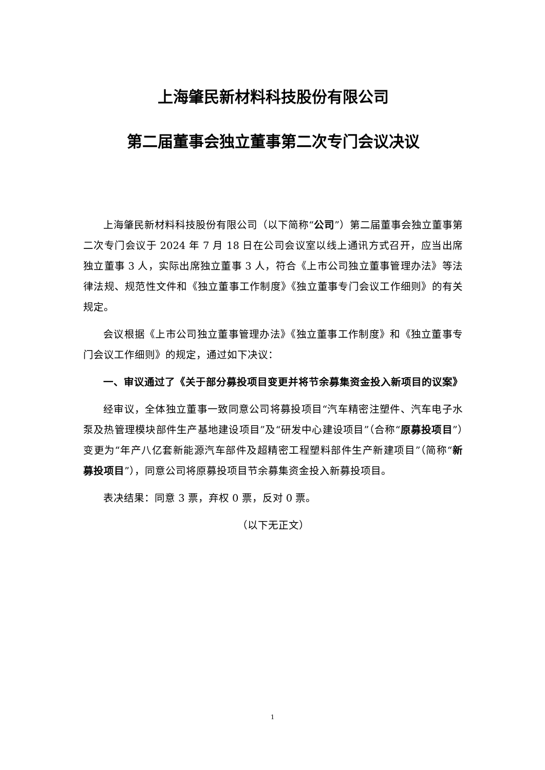上海肇民新材料科技股份有限公司
第二届董事会独立董事第二次专门会议决议
上海肇民新材料科技股份有限公司（以下简称“公司”）第二届董事会独立董事第二次专门会议于 2024 年 7 月 18 日在公司会议室以线上通讯方式召开，应当出席独立董事 3 人，实际出席独立董事 3 人，符合《上市公司独立董事管理办法》等法律法规、规范性文件和《独立董事工作制度》《独立董事专门会议工作细则》的有关规定。
会议根据《上市公司独立董事管理办法》《独立董事工作制度》和《独立董事专门会议工作细则》的规定，通过如下决议：
一、审议通过了《关于部分募投项目变更并将节余募集资金投入新项目的议案》
经审议，全体独立董事一致同意公司将募投项目“汽车精密注塑件、汽车电子水泵及热管理模块部件生产基地建设项目”及“研发中心建设项目”（合称“原募投项目”）变更为“年产八亿套新能源汽车部件及超精密工程塑料部件生产新建项目”（简称“新募投项目”），同意公司将原募投项目节余募集资金投入新募投项目。
表决结果：同意 3 票，弃权 0 票，反对 0 票。
（以下无正文）
1